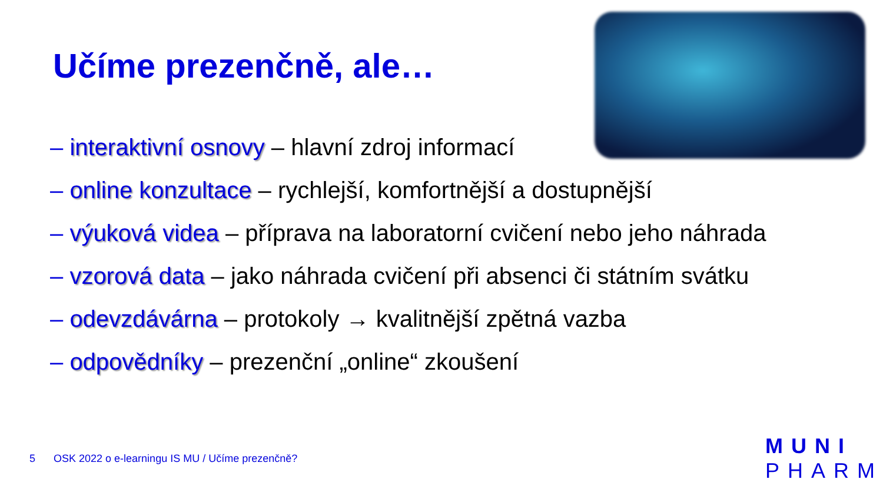Učíme prezenčně, ale…
– interaktivní osnovy – hlavní zdroj informací
– online konzultace – rychlejší, komfortnější a dostupnější
– výuková videa – příprava na laboratorní cvičení nebo jeho náhrada
– vzorová data – jako náhrada cvičení při absenci či státním svátku
– odevzdávárna – protokoly → kvalitnější zpětná vazba
– odpovědníky – prezenční „online“ zkoušení
5 OSK 2022 o e-learningu IS MU / Učíme prezenčně?
MUNI
PHARM